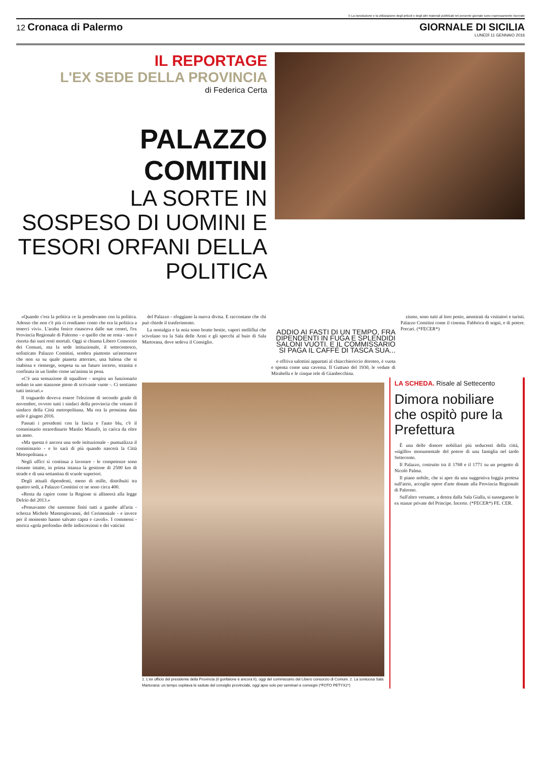© La riproduzione e la utilizzazione degli articoli e degli altri materiali pubblicati nel presente giornale sono espressamente riservate
12 Cronaca di Palermo GIORNALE DI SICILIA
LUNEDÌ 11 GENNAIO 2016
IL REPORTAGE
L'EX SEDE DELLA PROVINCIA
di Federica Certa
PALAZZO COMITINI
LA SORTE IN SOSPESO DI UOMINI E TESORI ORFANI DELLA POLITICA
«Quando c'era la politica ce la prendevamo con la politica. Adesso che non c'è più ci rendiamo conto che era la politica a tenerci vivi». L'araba fenice rinasceva dalle sue ceneri, l'ex Provincia Regionale di Palermo - o quello che ne resta - non è risorta dai suoi resti mortali. Oggi si chiama Libero Consorzio dei Comuni, ma la sede istituzionale, il settecentesco, sofisticato Palazzo Comitini, sembra piuttosto un'astronave che non sa su quale pianeta atterrare, una balena che si inabissa e riemerge, sospesa su un futuro incerto, stranita e confinata in un limbo come un'anima in pena.
«C'è una sensazione di squallore - sospira un funzionario seduto in uno stanzone pieno di scrivanie vuote -. Ci sentiamo tutti insicuri.»
Il traguardo doveva essere l'elezione di secondo grado di novembre, ovvero tutti i sindaci della provincia che votano il sindaco della Città metropolitana. Ma ora la prossima data utile è giugno 2016.
Passati i presidenti con la fascia e l'auto blu, c'è il commissario straordinario Manlio Munafò, in carica da oltre un anno.
«Ma questa è ancora una sede istituzionale - puntualizza il commissario - e lo sarà di più quando nascerà la Città Metropolitana.»
Negli uffici si continua a lavorare - le competenze sono rimaste intatte, in prima istanza la gestione di 2500 km di strade e di una settantina di scuole superiori.
Degli attuali dipendenti, meno di mille, distribuiti tra quattro sedi, a Palazzo Comitini ce ne sono circa 400.
«Resta da capire come la Regione si allineerà alla legge Delrio del 2013.»
«Pensavamo che saremmo finiti tutti a gambe all'aria - scherza Michele Mastrogiovanni, del Cerimoniale - e invece per il momento hanno salvato capra e cavoli». I commessi - storica «gola profonda» delle indiscrezioni e dei vaticini
del Palazzo - sfoggiano la nuova divisa. E raccontano che chi può chiede il trasferimento.
La nostalgia e la noia sono brutte bestie, vapori melliflui che scivolano tra la Sala delle Armi e gli specchi al buio di Sala Martorana, dove sedeva il Consiglio.
ADDIO AI FASTI DI UN TEMPO, FRA DIPENDENTI IN FUGA E SPLENDIDI SALONI VUOTI. E IL COMMISSARIO SI PAGA IL CAFFÈ DI TASCA SUA...
e offriva salottini appartati al chiacchiericcio doroteo, è vuota e spenta come una caverna. Il Guttuso del 1930, le vedute di Mirabella e le cinque tele di Gianbecchina.
zismo, sono tutti al loro posto, ammirati da visitatori e turisti. Palazzo Comitini come il cinema. Fabbrica di sogni, e di potere. Precari. (*FECER*)
1. L'ex ufficio del presidente della Provincia (il gonfalone è ancora lì), oggi del commissario del Libero consorzio di Comuni. 2. La sontuosa Sala Martorana: un tempo ospitava le sedute del consiglio provinciale, oggi apre solo per seminari e convegni (*FOTO PETYX2*)
LA SCHEDA. Risale al Settecento
Dimora nobiliare che ospitò pure la Prefettura
È una delle dimore nobiliari più seducenti della città, «sigillo» monumentale del potere di una famiglia nel tardo Settecento.
Il Palazzo, costruito tra il 1768 e il 1771 su un progetto di Nicolò Palma.
Il piano nobile, che si apre da una suggestiva loggia protesa sull'atrio, accoglie opere d'arte donate alla Provincia Regionale di Palermo.
Sull'altro versante, a destra dalla Sala Gialla, si susseguono le ex stanze private del Principe. Incerto. (*FECER*) FE. CER.